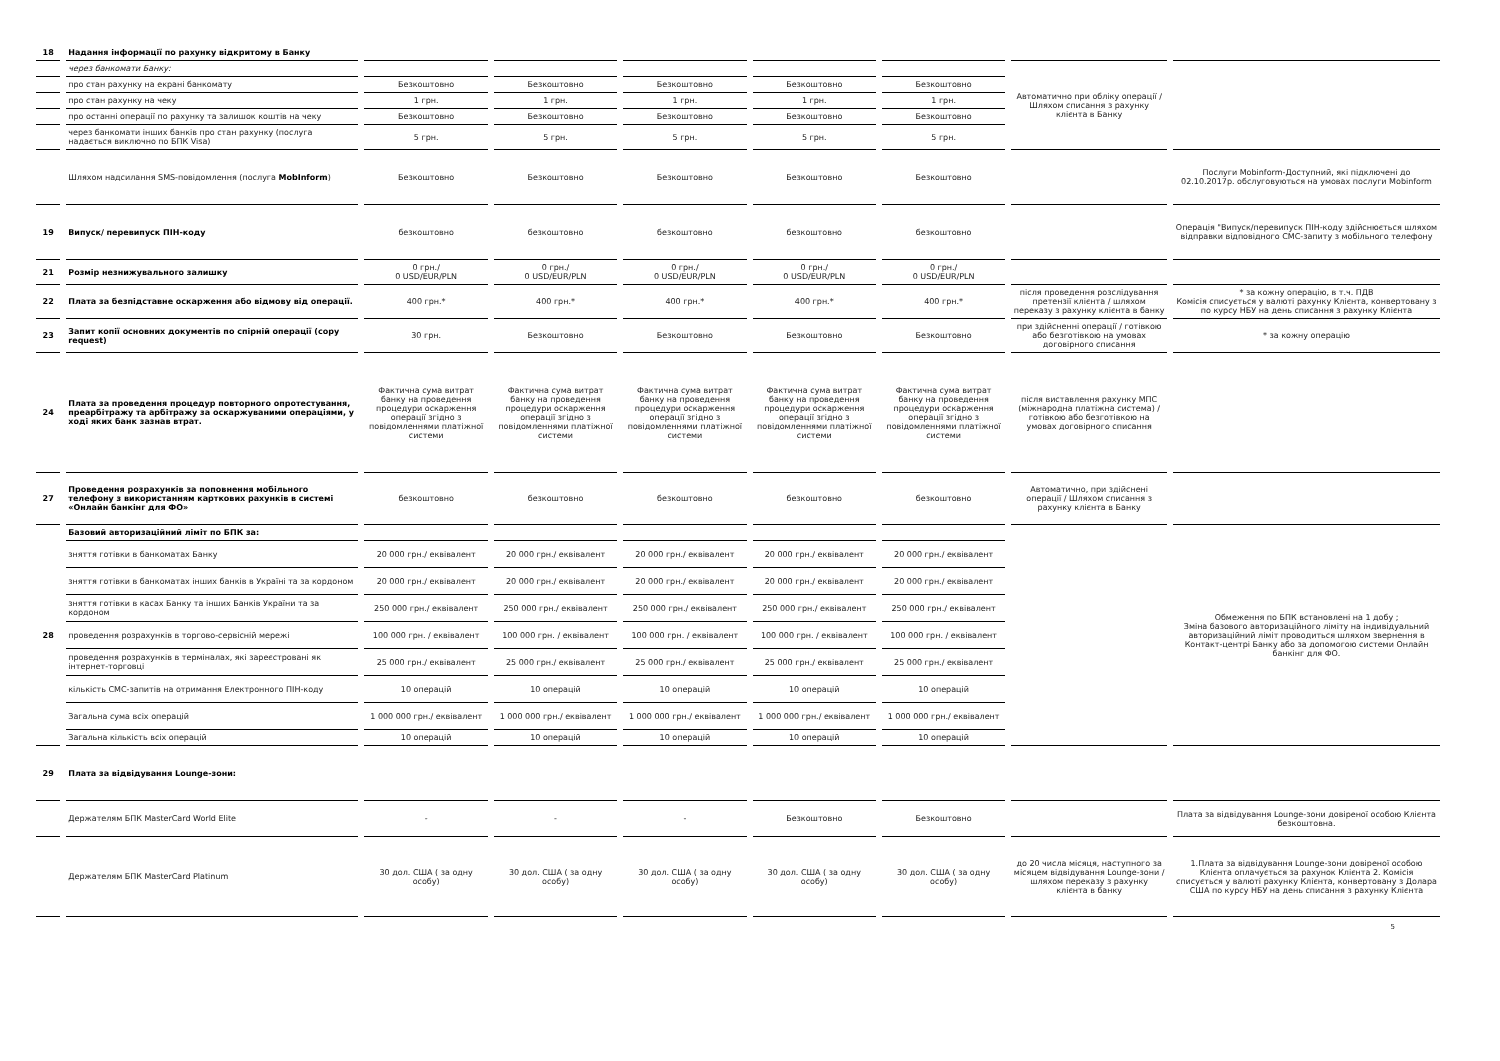| 18 | Надання інформації по рахунку відкритому в Банку | | | | | | | |
| | через банкомати Банку: | | | | | | Автоматично при обліку операції / Шляхом списання з рахунку клієнта в Банку | |
| | про стан рахунку на екрані банкомату | Безкоштовно | Безкоштовно | Безкоштовно | Безкоштовно | Безкоштовно | | |
| | про стан рахунку на чеку | 1 грн. | 1 грн. | 1 грн. | 1 грн. | 1 грн. | | |
| | про останні операції по рахунку та залишок коштів на чеку | Безкоштовно | Безкоштовно | Безкоштовно | Безкоштовно | Безкоштовно | | |
| | через банкомати інших банків про стан рахунку (послуга надається виключно по БПК Visa) | 5 грн. | 5 грн. | 5 грн. | 5 грн. | 5 грн. | | |
| | Шляхом надсилання SMS-повідомлення (послуга MobInform ) | Безкоштовно | Безкоштовно | Безкоштовно | Безкоштовно | Безкоштовно | | Послуги Mobinform-Доступний, які підключені до 02.10.2017р. обслуговуються на умовах послуги Mobinform |
| 19 | Випуск/ перевипуск ПІН-коду | безкоштовно | безкоштовно | безкоштовно | безкоштовно | безкоштовно | | Операція "Випуск/перевипуск ПІН-коду здійснюється шляхом відправки відповідного СМС-запиту з мобільного телефону |
| 21 | Розмір незнижувального залишку | 0 грн./ 0 USD/EUR/PLN | 0 грн./ 0 USD/EUR/PLN | 0 грн./ 0 USD/EUR/PLN | 0 грн./ 0 USD/EUR/PLN | 0 грн./ 0 USD/EUR/PLN | | |
| 22 | Плата за безпідставне оскарження або відмову від операції. | 400 грн.* | 400 грн.* | 400 грн.* | 400 грн.* | 400 грн.* | після проведення розслідування претензії клієнта / шляхом переказу з рахунку клієнта в банку | * за кожну операцію, в т.ч. ПДВ Комісія списується у валюті рахунку Клієнта, конвертовану з по курсу НБУ на день списання з рахунку Клієнта |
| 23 | Запит копії основних документів по спірній операції (copy request) | 30 грн. | Безкоштовно | Безкоштовно | Безкоштовно | Безкоштовно | при здійсненні операції / готівкою або безготівкою на умовах договірного списання | * за кожну операцію |
| 24 | Плата за проведення процедур повторного опротестування, преарбітражу та арбітражу за оскаржуваними операціями, у ході яких банк зазнав втрат. | Фактична сума витрат банку на проведення процедури оскарження операції згідно з повідомленнями платіжної системи | Фактична сума витрат банку на проведення процедури оскарження операції згідно з повідомленнями платіжної системи | Фактична сума витрат банку на проведення процедури оскарження операції згідно з повідомленнями платіжної системи | Фактична сума витрат банку на проведення процедури оскарження операції згідно з повідомленнями платіжної системи | Фактична сума витрат банку на проведення процедури оскарження операції згідно з повідомленнями платіжної системи | після виставлення рахунку МПС (міжнародна платіжна система) / готівкою або безготівкою на умовах договірного списання | |
| 27 | Проведення розрахунків за поповнення мобільного телефону з використанням карткових рахунків в системі «Онлайн банкінг для ФО» | безкоштовно | безкоштовно | безкоштовно | безкоштовно | безкоштовно | Автоматично, при здійснені операції / Шляхом списання з рахунку клієнта в Банку | |
| 28 | Базовий авторизаційний ліміт по БПК за: | | | | | | | Обмеження по БПК встановлені на 1 добу ; Зміна базового авторизаційного ліміту на індивідуальний авторизаційний ліміт проводиться шляхом звернення в Контакт-центрі Банку або за допомогою системи Онлайн банкінг для ФО. |
| | зняття готівки в банкоматах Банку | 20 000 грн./ еквівалент | 20 000 грн./ еквівалент | 20 000 грн./ еквівалент | 20 000 грн./ еквівалент | 20 000 грн./ еквівалент | | |
| | зняття готівки в банкоматах інших банків в Україні та за кордоном | 20 000 грн./ еквівалент | 20 000 грн./ еквівалент | 20 000 грн./ еквівалент | 20 000 грн./ еквівалент | 20 000 грн./ еквівалент | | |
| | зняття готівки в касах Банку та інших Банків України та за кордоном | 250 000 грн./ еквівалент | 250 000 грн./ еквівалент | 250 000 грн./ еквівалент | 250 000 грн./ еквівалент | 250 000 грн./ еквівалент | | |
| | проведення розрахунків в торгово-сервісній мережі | 100 000 грн. / еквівалент | 100 000 грн. / еквівалент | 100 000 грн. / еквівалент | 100 000 грн. / еквівалент | 100 000 грн. / еквівалент | | |
| | проведення розрахунків в терміналах, які зареєстровані як інтернет-торговці | 25 000 грн./ еквівалент | 25 000 грн./ еквівалент | 25 000 грн./ еквівалент | 25 000 грн./ еквівалент | 25 000 грн./ еквівалент | | |
| | кількість СМС-запитів на отримання Електронного ПІН-коду | 10 операцій | 10 операцій | 10 операцій | 10 операцій | 10 операцій | | |
| | Загальна сума всіх операцій | 1 000 000 грн./ еквівалент | 1 000 000 грн./ еквівалент | 1 000 000 грн./ еквівалент | 1 000 000 грн./ еквівалент | 1 000 000 грн./ еквівалент | | |
| | Загальна кількість всіх операцій | 10 операцій | 10 операцій | 10 операцій | 10 операцій | 10 операцій | | |
| 29 | Плата за відвідування Lounge-зони: | | | | | | | |
| | Держателям БПК MasterCard World Elite | - | - | - | Безкоштовно | Безкоштовно | | Плата за відвідування Lounge-зони довіреної особою Клієнта безкоштовна. |
| | Держателям БПК MasterCard Platinum | 30 дол. США ( за одну особу) | 30 дол. США ( за одну особу) | 30 дол. США ( за одну особу) | 30 дол. США ( за одну особу) | 30 дол. США ( за одну особу) | до 20 числа місяця, наступного за місяцем відвідування Lounge-зони / шляхом переказу з рахунку клієнта в банку | 1.Плата за відвідування Lounge-зони довіреної особою Клієнта оплачується за рахунок Клієнта 2. Комісія списується у валюті рахунку Клієнта, конвертовану з Долара США по курсу НБУ на день списання з рахунку Клієнта |
5